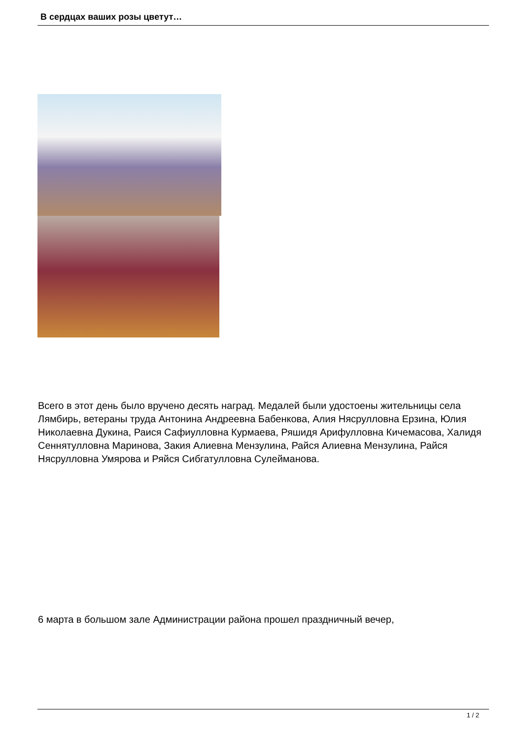В сердцах ваших розы цветут…
Всего в этот день было вручено десять наград. Медалей были удостоены жительницы села Лямбирь, ветераны труда Антонина Андреевна Бабенкова, Алия Нясрулловна Ерзина, Юлия Николаевна Дукина, Раися Сафиулловна Курмаева, Ряшидя Арифулловна Кичемасова, Халидя Сеннятулловна Маринова, Закия Алиевна Мензулина, Райся Алиевна Мензулина, Райся Нясрулловна Умярова и Ряйся Сибгатулловна Сулейманова.
6 марта в большом зале Администрации района прошел праздничный вечер,
1 / 2